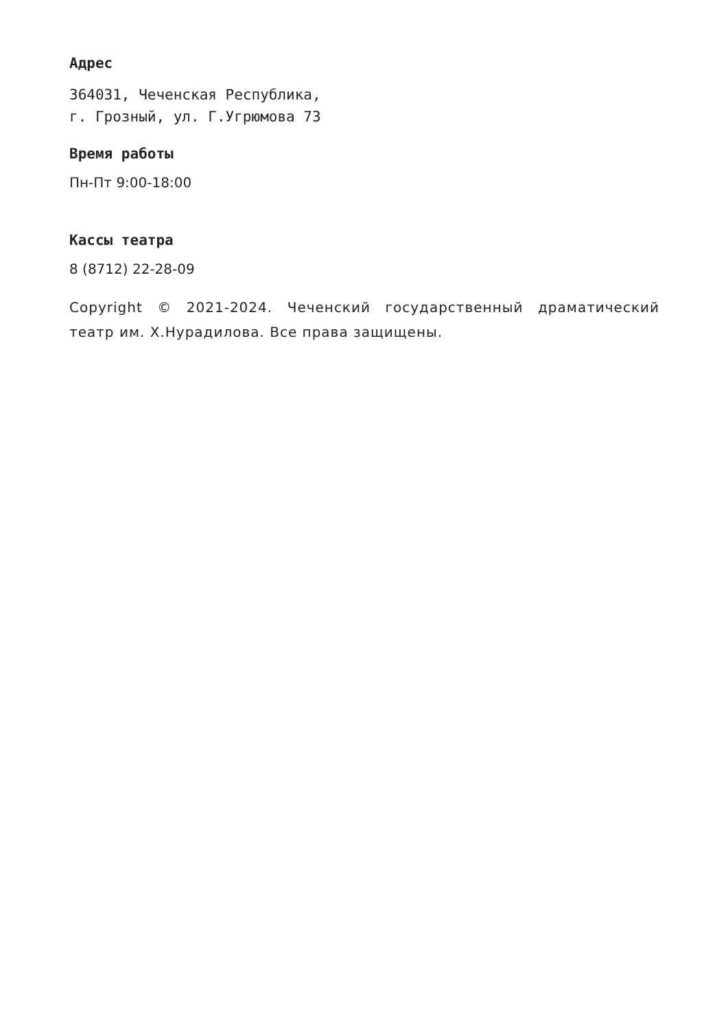Адрес
364031, Чеченская Республика,
г. Грозный, ул. Г.Угрюмова 73
Время работы
Пн-Пт 9:00-18:00
Кассы театра
8 (8712) 22-28-09
Copyright © 2021-2024. Чеченский государственный драматический театр им. Х.Нурадилова. Все права защищены.